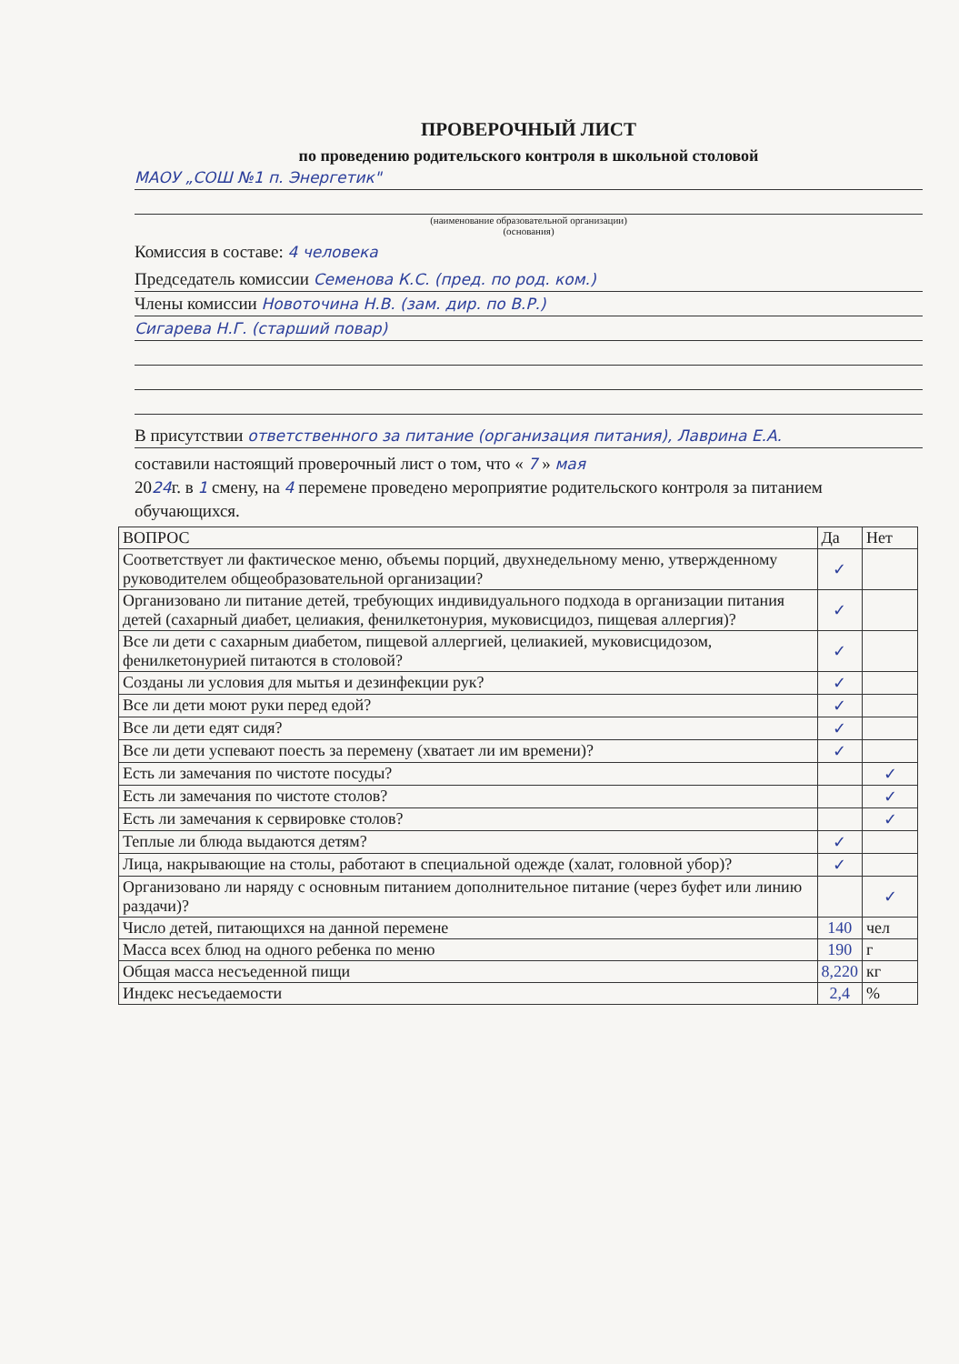ПРОВЕРОЧНЫЙ ЛИСТ
по проведению родительского контроля в школьной столовой
МАОУ „СОШ №1 п. Энергетик"
(наименование образовательной организации)
(основания)
Комиссия в составе: 4 человека
Председатель комиссии Семенова К.С. (пред. по род. ком.)
Члены комиссии Новоточина Н.В. (зам. дир. по В.Р.)
Сигарева Н.Г. (старший повар)
В присутствии ответственного за питание (организация питания), Лаврина Е.А.
составили настоящий проверочный лист о том, что « 7 » мая
2024г. в 1 смену, на 4 перемене проведено мероприятие родительского контроля за питанием обучающихся.
| ВОПРОС | Да | Нет |
| --- | --- | --- |
| Соответствует ли фактическое меню, объемы порций, двухнедельному меню, утвержденному руководителем общеобразовательной организации? | ✓ | |
| Организовано ли питание детей, требующих индивидуального подхода в организации питания детей (сахарный диабет, целиакия, фенилкетонурия, муковисцидоз, пищевая аллергия)? | ✓ | |
| Все ли дети с сахарным диабетом, пищевой аллергией, целиакией, муковисцидозом, фенилкетонурией питаются в столовой? | ✓ | |
| Созданы ли условия для мытья и дезинфекции рук? | ✓ | |
| Все ли дети моют руки перед едой? | ✓ | |
| Все ли дети едят сидя? | ✓ | |
| Все ли дети успевают поесть за перемену (хватает ли им времени)? | ✓ | |
| Есть ли замечания по чистоте посуды? | | ✓ |
| Есть ли замечания по чистоте столов? | | ✓ |
| Есть ли замечания к сервировке столов? | | ✓ |
| Теплые ли блюда выдаются детям? | ✓ | |
| Лица, накрывающие на столы, работают в специальной одежде (халат, головной убор)? | ✓ | |
| Организовано ли наряду с основным питанием дополнительное питание (через буфет или линию раздачи)? | | ✓ |
| Число детей, питающихся на данной перемене | 140 | чел |
| Масса всех блюд на одного ребенка по меню | 190 | г |
| Общая масса несъеденной пищи | 8,220 | кг |
| Индекс несъедаемости | 2,4 | % |